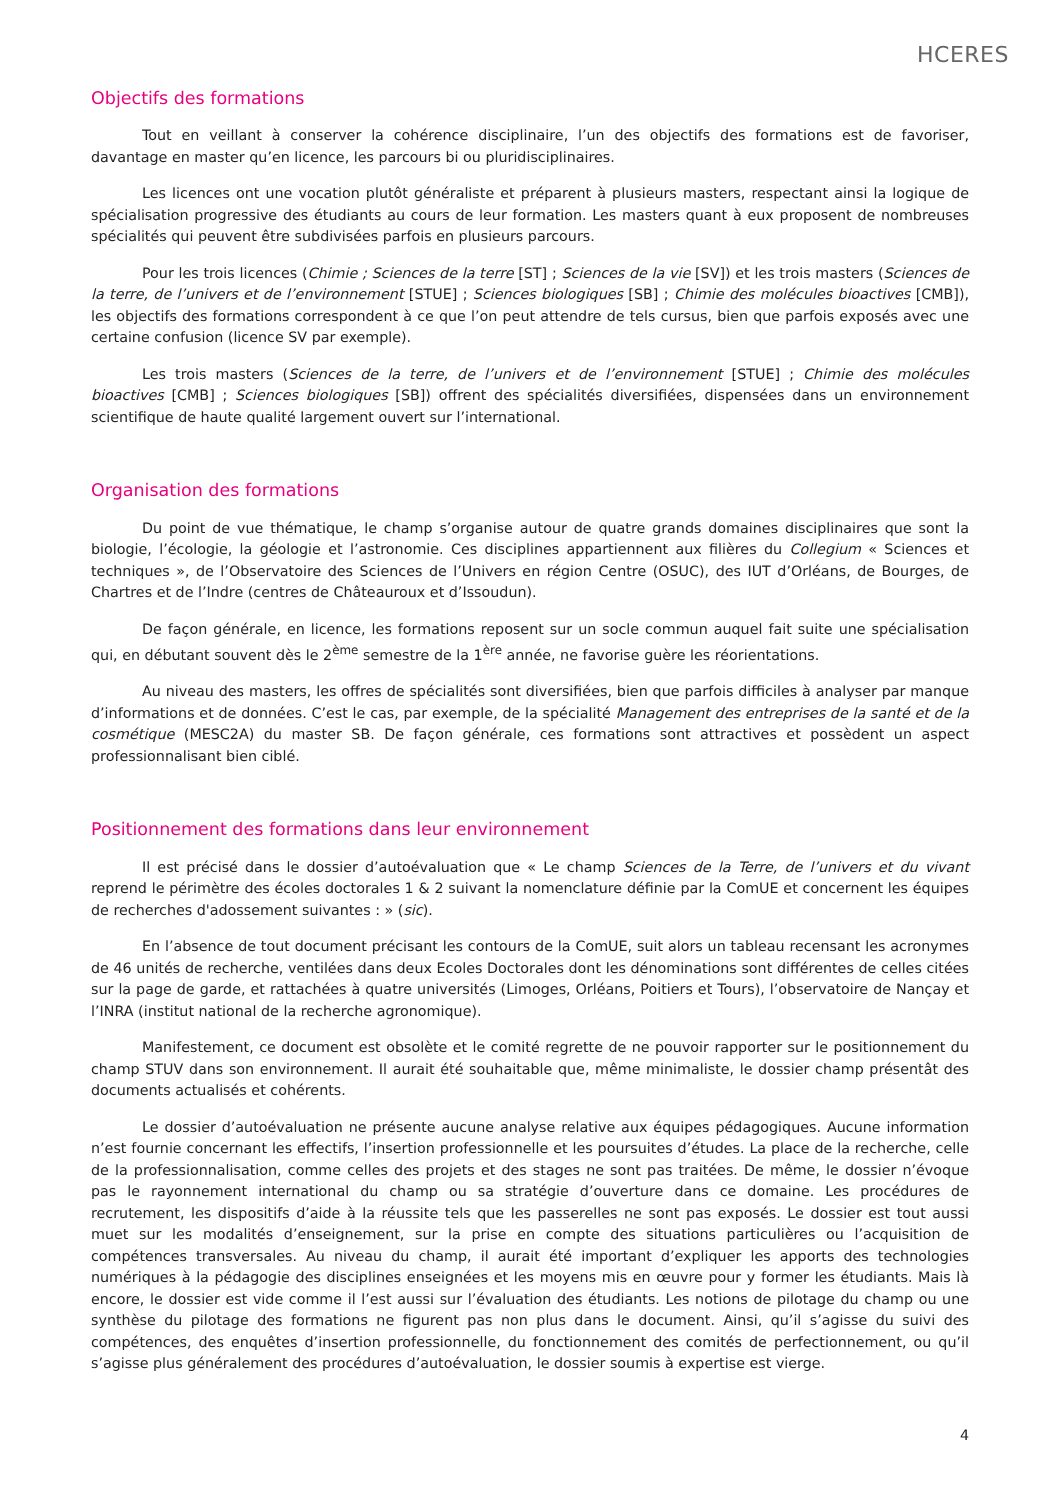HCERES
Objectifs des formations
Tout en veillant à conserver la cohérence disciplinaire, l’un des objectifs des formations est de favoriser, davantage en master qu’en licence, les parcours bi ou pluridisciplinaires.
Les licences ont une vocation plutôt généraliste et préparent à plusieurs masters, respectant ainsi la logique de spécialisation progressive des étudiants au cours de leur formation. Les masters quant à eux proposent de nombreuses spécialités qui peuvent être subdivisées parfois en plusieurs parcours.
Pour les trois licences (Chimie ; Sciences de la terre [ST] ; Sciences de la vie [SV]) et les trois masters (Sciences de la terre, de l’univers et de l’environnement [STUE] ; Sciences biologiques [SB] ; Chimie des molécules bioactives [CMB]), les objectifs des formations correspondent à ce que l’on peut attendre de tels cursus, bien que parfois exposés avec une certaine confusion (licence SV par exemple).
Les trois masters (Sciences de la terre, de l’univers et de l’environnement [STUE] ; Chimie des molécules bioactives [CMB] ; Sciences biologiques [SB]) offrent des spécialités diversifiées, dispensées dans un environnement scientifique de haute qualité largement ouvert sur l’international.
Organisation des formations
Du point de vue thématique, le champ s’organise autour de quatre grands domaines disciplinaires que sont la biologie, l’écologie, la géologie et l’astronomie. Ces disciplines appartiennent aux filières du Collegium « Sciences et techniques », de l’Observatoire des Sciences de l’Univers en région Centre (OSUC), des IUT d’Orléans, de Bourges, de Chartres et de l’Indre (centres de Châteauroux et d’Issoudun).
De façon générale, en licence, les formations reposent sur un socle commun auquel fait suite une spécialisation qui, en débutant souvent dès le 2<sup>ème</sup> semestre de la 1<sup>ère</sup> année, ne favorise guère les réorientations.
Au niveau des masters, les offres de spécialités sont diversifiées, bien que parfois difficiles à analyser par manque d’informations et de données. C’est le cas, par exemple, de la spécialité Management des entreprises de la santé et de la cosmétique (MESC2A) du master SB. De façon générale, ces formations sont attractives et possèdent un aspect professionnalisant bien ciblé.
Positionnement des formations dans leur environnement
Il est précisé dans le dossier d’autoévaluation que « Le champ Sciences de la Terre, de l’univers et du vivant reprend le périmètre des écoles doctorales 1 & 2 suivant la nomenclature définie par la ComUE et concernent les équipes de recherches d'adossement suivantes : » (sic).
En l’absence de tout document précisant les contours de la ComUE, suit alors un tableau recensant les acronymes de 46 unités de recherche, ventilées dans deux Ecoles Doctorales dont les dénominations sont différentes de celles citées sur la page de garde, et rattachées à quatre universités (Limoges, Orléans, Poitiers et Tours), l’observatoire de Nançay et l’INRA (institut national de la recherche agronomique).
Manifestement, ce document est obsolète et le comité regrette de ne pouvoir rapporter sur le positionnement du champ STUV dans son environnement. Il aurait été souhaitable que, même minimaliste, le dossier champ présentât des documents actualisés et cohérents.
Le dossier d’autoévaluation ne présente aucune analyse relative aux équipes pédagogiques. Aucune information n’est fournie concernant les effectifs, l’insertion professionnelle et les poursuites d’études. La place de la recherche, celle de la professionnalisation, comme celles des projets et des stages ne sont pas traitées. De même, le dossier n’évoque pas le rayonnement international du champ ou sa stratégie d’ouverture dans ce domaine. Les procédures de recrutement, les dispositifs d’aide à la réussite tels que les passerelles ne sont pas exposés. Le dossier est tout aussi muet sur les modalités d’enseignement, sur la prise en compte des situations particulières ou l’acquisition de compétences transversales. Au niveau du champ, il aurait été important d’expliquer les apports des technologies numériques à la pédagogie des disciplines enseignées et les moyens mis en œuvre pour y former les étudiants. Mais là encore, le dossier est vide comme il l’est aussi sur l’évaluation des étudiants. Les notions de pilotage du champ ou une synthèse du pilotage des formations ne figurent pas non plus dans le document. Ainsi, qu’il s’agisse du suivi des compétences, des enquêtes d’insertion professionnelle, du fonctionnement des comités de perfectionnement, ou qu’il s’agisse plus généralement des procédures d’autoévaluation, le dossier soumis à expertise est vierge.
4